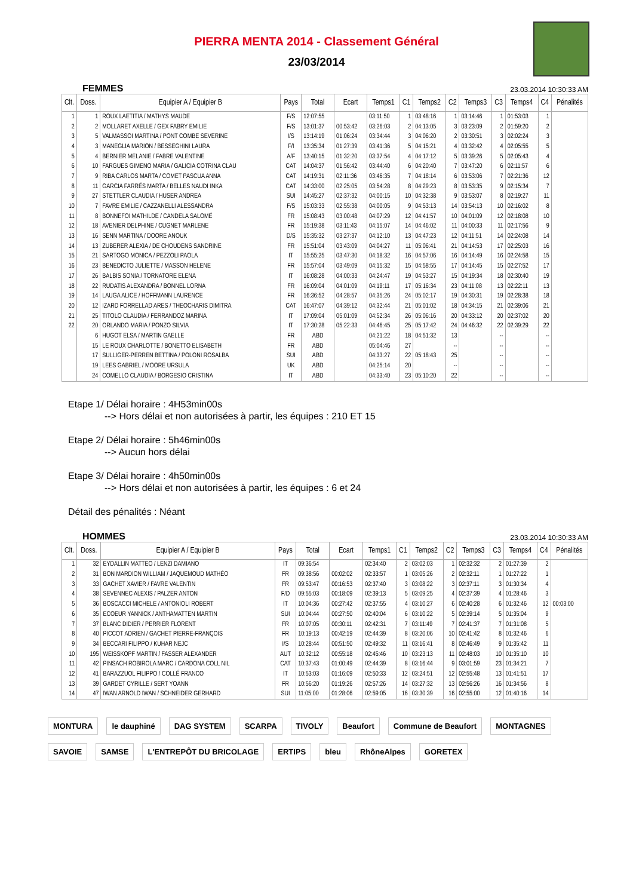PIERRA MENTA 2014 - Classement Général
23/03/2014
FEMMES 23.03.2014 10:30:33 AM
| Clt. | Doss. | Equipier A / Equipier B | Pays | Total | Ecart | Temps1 | C1 | Temps2 | C2 | Temps3 | C3 | Temps4 | C4 | Pénalités |
| --- | --- | --- | --- | --- | --- | --- | --- | --- | --- | --- | --- | --- | --- | --- |
| 1 | 1 | ROUX LAETITIA / MATHYS MAUDE | F/S | 12:07:55 | | 03:11:50 | 1 | 03:48:16 | 1 | 03:14:46 | 1 | 01:53:03 | 1 | |
| 2 | 2 | MOLLARET AXELLE / GEX FABRY EMILIE | F/S | 13:01:37 | 00:53:42 | 03:26:03 | 2 | 04:13:05 | 3 | 03:23:09 | 2 | 01:59:20 | 2 | |
| 3 | 5 | VALMASSOI MARTINA / PONT COMBE SEVERINE | I/S | 13:14:19 | 01:06:24 | 03:34:44 | 3 | 04:06:20 | 2 | 03:30:51 | 3 | 02:02:24 | 3 | |
| 4 | 3 | MANEGLIA MARION / BESSEGHINI LAURA | F/I | 13:35:34 | 01:27:39 | 03:41:36 | 5 | 04:15:21 | 4 | 03:32:42 | 4 | 02:05:55 | 5 | |
| 5 | 4 | BERNIER MELANIE / FABRE VALENTINE | A/F | 13:40:15 | 01:32:20 | 03:37:54 | 4 | 04:17:12 | 5 | 03:39:26 | 5 | 02:05:43 | 4 | |
| 6 | 10 | FARGUES GIMENO MARIA / GALICIA COTRINA CLAU | CAT | 14:04:37 | 01:56:42 | 03:44:40 | 6 | 04:20:40 | 7 | 03:47:20 | 6 | 02:11:57 | 6 | |
| 7 | 9 | RIBA CARLOS MARTA / COMET PASCUA ANNA | CAT | 14:19:31 | 02:11:36 | 03:46:35 | 7 | 04:18:14 | 6 | 03:53:06 | 7 | 02:21:36 | 12 | |
| 8 | 11 | GARCIA FARRÉS MARTA / BELLES NAUDI INKA | CAT | 14:33:00 | 02:25:05 | 03:54:28 | 8 | 04:29:23 | 8 | 03:53:35 | 9 | 02:15:34 | 7 | |
| 9 | 27 | STETTLER CLAUDIA / HUSER ANDREA | SUI | 14:45:27 | 02:37:32 | 04:00:15 | 10 | 04:32:38 | 9 | 03:53:07 | 8 | 02:19:27 | 11 | |
| 10 | 7 | FAVRE EMILIE / CAZZANELLI ALESSANDRA | F/S | 15:03:33 | 02:55:38 | 04:00:05 | 9 | 04:53:13 | 14 | 03:54:13 | 10 | 02:16:02 | 8 | |
| 11 | 8 | BONNEFOI MATHILDE / CANDELA SALOMÉ | FR | 15:08:43 | 03:00:48 | 04:07:29 | 12 | 04:41:57 | 10 | 04:01:09 | 12 | 02:18:08 | 10 | |
| 12 | 18 | AVENIER DELPHINE / CUGNET MARLENE | FR | 15:19:38 | 03:11:43 | 04:15:07 | 14 | 04:46:02 | 11 | 04:00:33 | 11 | 02:17:56 | 9 | |
| 13 | 16 | SENN MARTINA / DOORE ANOUK | D/S | 15:35:32 | 03:27:37 | 04:12:10 | 13 | 04:47:23 | 12 | 04:11:51 | 14 | 02:24:08 | 14 | |
| 14 | 13 | ZUBERER ALEXIA / DE CHOUDENS SANDRINE | FR | 15:51:04 | 03:43:09 | 04:04:27 | 11 | 05:06:41 | 21 | 04:14:53 | 17 | 02:25:03 | 16 | |
| 15 | 21 | SARTOGO MONICA / PEZZOLI PAOLA | IT | 15:55:25 | 03:47:30 | 04:18:32 | 16 | 04:57:06 | 16 | 04:14:49 | 16 | 02:24:58 | 15 | |
| 16 | 23 | BENEDICTO JULIETTE / MASSON HELENE | FR | 15:57:04 | 03:49:09 | 04:15:32 | 15 | 04:58:55 | 17 | 04:14:45 | 15 | 02:27:52 | 17 | |
| 17 | 26 | BALBIS SONIA / TORNATORE ELENA | IT | 16:08:28 | 04:00:33 | 04:24:47 | 19 | 04:53:27 | 15 | 04:19:34 | 18 | 02:30:40 | 19 | |
| 18 | 22 | RUDATIS ALEXANDRA / BONNEL LORNA | FR | 16:09:04 | 04:01:09 | 04:19:11 | 17 | 05:16:34 | 23 | 04:11:08 | 13 | 02:22:11 | 13 | |
| 19 | 14 | LAUGA ALICE / HOFFMANN LAURENCE | FR | 16:36:52 | 04:28:57 | 04:35:26 | 24 | 05:02:17 | 19 | 04:30:31 | 19 | 02:28:38 | 18 | |
| 20 | 12 | IZARD FORRELLAD ARES / THEOCHARIS DIMITRA | CAT | 16:47:07 | 04:39:12 | 04:32:44 | 21 | 05:01:02 | 18 | 04:34:15 | 21 | 02:39:06 | 21 | |
| 21 | 25 | TITOLO CLAUDIA / FERRANDOZ MARINA | IT | 17:09:04 | 05:01:09 | 04:52:34 | 26 | 05:06:16 | 20 | 04:33:12 | 20 | 02:37:02 | 20 | |
| 22 | 20 | ORLANDO MARIA / PONZO SILVIA | IT | 17:30:28 | 05:22:33 | 04:46:45 | 25 | 05:17:42 | 24 | 04:46:32 | 22 | 02:39:29 | 22 | |
| | 6 | HUGOT ELSA / MARTIN GAELLE | FR | ABD | | 04:21:22 | 18 | 04:51:32 | 13 | | -- | | -- | |
| | 15 | LE ROUX CHARLOTTE / BONETTO ELISABETH | FR | ABD | | 05:04:46 | 27 | | -- | | -- | | -- | |
| | 17 | SULLIGER-PERREN BETTINA / POLONI ROSALBA | SUI | ABD | | 04:33:27 | 22 | 05:18:43 | 25 | | -- | | -- | |
| | 19 | LEES GABRIEL / MOORE URSULA | UK | ABD | | 04:25:14 | 20 | | -- | | -- | | -- | |
| | 24 | COMELLO CLAUDIA / BORGESIO CRISTINA | IT | ABD | | 04:33:40 | 23 | 05:10:20 | 22 | | -- | | -- | |
Etape 1/ Délai horaire : 4H53min00s
--> Hors délai et non autorisées à partir, les équipes : 210 ET 15
Etape 2/ Délai horaire : 5h46min00s
--> Aucun hors délai
Etape 3/ Délai horaire : 4h50min00s
--> Hors délai et non autorisées à partir, les équipes : 6 et 24
Détail des pénalités : Néant
HOMMES 23.03.2014 10:30:33 AM
| Clt. | Doss. | Equipier A / Equipier B | Pays | Total | Ecart | Temps1 | C1 | Temps2 | C2 | Temps3 | C3 | Temps4 | C4 | Pénalités |
| --- | --- | --- | --- | --- | --- | --- | --- | --- | --- | --- | --- | --- | --- | --- |
| 1 | 32 | EYDALLIN MATTEO / LENZI DAMIANO | IT | 09:36:54 | | 02:34:40 | 2 | 03:02:03 | 1 | 02:32:32 | 2 | 01:27:39 | 2 | |
| 2 | 31 | BON MARDION WILLIAM / JAQUEMOUD MATHÉO | FR | 09:38:56 | 00:02:02 | 02:33:57 | 1 | 03:05:26 | 2 | 02:32:11 | 1 | 01:27:22 | 1 | |
| 3 | 33 | GACHET XAVIER / FAVRE VALENTIN | FR | 09:53:47 | 00:16:53 | 02:37:40 | 3 | 03:08:22 | 3 | 02:37:11 | 3 | 01:30:34 | 4 | |
| 4 | 38 | SEVENNEC ALEXIS / PALZER ANTON | F/D | 09:55:03 | 00:18:09 | 02:39:13 | 5 | 03:09:25 | 4 | 02:37:39 | 4 | 01:28:46 | 3 | |
| 5 | 36 | BOSCACCI MICHELE / ANTONIOLI ROBERT | IT | 10:04:36 | 00:27:42 | 02:37:55 | 4 | 03:10:27 | 6 | 02:40:28 | 6 | 01:32:46 | 12 | 00:03:00 |
| 6 | 35 | ECOEUR YANNICK / ANTHAMATTEN MARTIN | SUI | 10:04:44 | 00:27:50 | 02:40:04 | 6 | 03:10:22 | 5 | 02:39:14 | 5 | 01:35:04 | 9 | |
| 7 | 37 | BLANC DIDIER / PERRIER FLORENT | FR | 10:07:05 | 00:30:11 | 02:42:31 | 7 | 03:11:49 | 7 | 02:41:37 | 7 | 01:31:08 | 5 | |
| 8 | 40 | PICCOT ADRIEN / GACHET PIERRE-FRANÇOIS | FR | 10:19:13 | 00:42:19 | 02:44:39 | 8 | 03:20:06 | 10 | 02:41:42 | 8 | 01:32:46 | 6 | |
| 9 | 34 | BECCARI FILIPPO / KUHAR NEJC | I/S | 10:28:44 | 00:51:50 | 02:49:32 | 11 | 03:16:41 | 8 | 02:46:49 | 9 | 01:35:42 | 11 | |
| 10 | 195 | WEISSKOPF MARTIN / FASSER ALEXANDER | AUT | 10:32:12 | 00:55:18 | 02:45:46 | 10 | 03:23:13 | 11 | 02:48:03 | 10 | 01:35:10 | 10 | |
| 11 | 42 | PINSACH ROBIROLA MARC / CARDONA COLL NIL | CAT | 10:37:43 | 01:00:49 | 02:44:39 | 8 | 03:16:44 | 9 | 03:01:59 | 23 | 01:34:21 | 7 | |
| 12 | 41 | BARAZZUOL FILIPPO / COLLÉ FRANCO | IT | 10:53:03 | 01:16:09 | 02:50:33 | 12 | 03:24:51 | 12 | 02:55:48 | 13 | 01:41:51 | 17 | |
| 13 | 39 | GARDET CYRILLE / SERT YOANN | FR | 10:56:20 | 01:19:26 | 02:57:26 | 14 | 03:27:32 | 13 | 02:56:26 | 16 | 01:34:56 | 8 | |
| 14 | 47 | IWAN ARNOLD IWAN / SCHNEIDER GERHARD | SUI | 11:05:00 | 01:28:06 | 02:59:05 | 16 | 03:30:39 | 16 | 02:55:00 | 12 | 01:40:16 | 14 | |
MONTURA le dauphiné DAG SYSTEM SCARPA TIVOLY Beaufort Commune de Beaufort MONTAGNES SAVOIE SAMSE L'ENTREPÔT DU BRICOLAGE ERTIPS bleu RhôneAlpes GORETEX